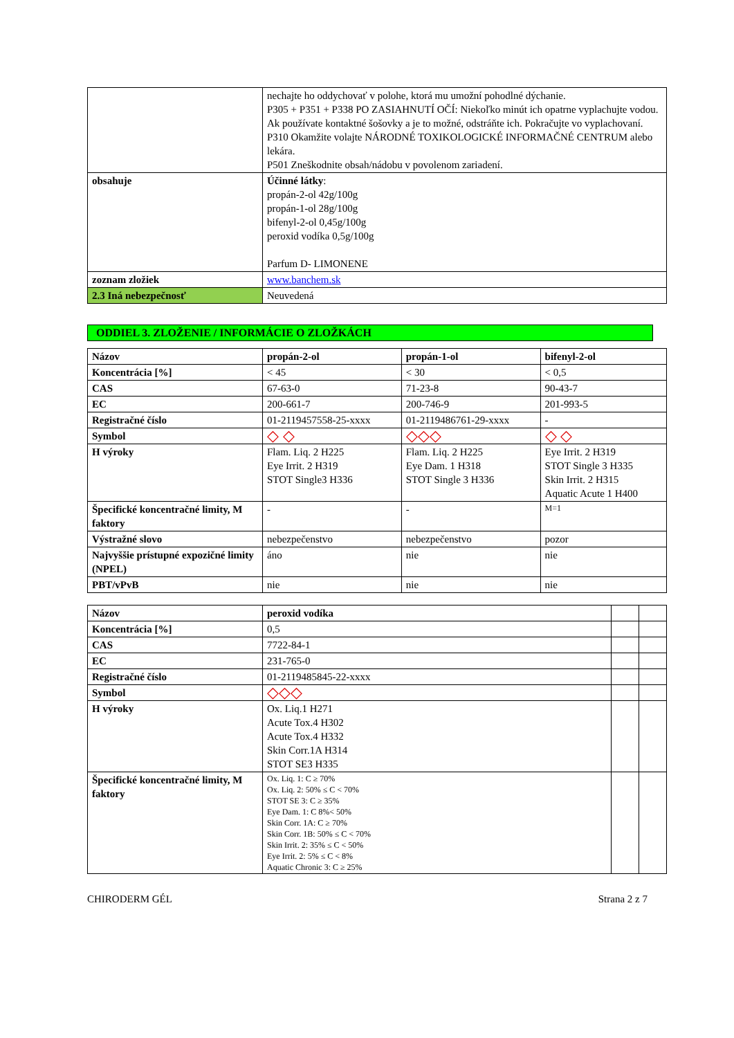| | nechajte ho oddychovať v polohe, ktorá mu umožní pohodlné dýchanie. P305 + P351 + P338 PO ZASIAHNUTÍ OČÍ: Niekoľko minút ich opatrne vyplachujte vodou. Ak používate kontaktné šošovky a je to možné, odstráňte ich. Pokračujte vo vyplachovaní. P310 Okamžite volajte NÁRODNÉ TOXIKOLOGICKÉ INFORMAČNÉ CENTRUM alebo lekára. P501 Zneškodnite obsah/nádobu v povolenom zariadení. |
| obsahuje | Účinné látky : propán-2-ol 42g/100g propán-1-ol 28g/100g bifenyl-2-ol 0,45g/100g peroxid vodíka 0,5g/100g Parfum D- LIMONENE |
| zoznam zložiek | www.banchem.sk |
| 2.3 Iná nebezpečnosť | Neuvedená |
ODDIEL 3. ZLOŽENIE / INFORMÁCIE O ZLOŽKÁCH
| Názov | propán-2-ol | propán-1-ol | bifenyl-2-ol |
| Koncentrácia [%] | < 45 | < 30 | < 0,5 |
| CAS | 67-63-0 | 71-23-8 | 90-43-7 |
| EC | 200-661-7 | 200-746-9 | 201-993-5 |
| Registračné číslo | 01-2119457558-25-xxxx | 01-2119486761-29-xxxx | - |
| Symbol | ◇ ◇ | ◇◇◇ | ◇ ◇ |
| H výroky | Flam. Liq. 2 H225 Eye Irrit. 2 H319 STOT Single3 H336 | Flam. Liq. 2 H225 Eye Dam. 1 H318 STOT Single 3 H336 | Eye Irrit. 2 H319 STOT Single 3 H335 Skin Irrit. 2 H315 Aquatic Acute 1 H400 |
| Špecifické koncentračné limity, M faktory | - | - | M=1 |
| Výstražné slovo | nebezpečenstvo | nebezpečenstvo | pozor |
| Najvyššie prístupné expozičné limity (NPEL) | áno | nie | nie |
| PBT/vPvB | nie | nie | nie |
| Názov | peroxid vodíka | | |
| Koncentrácia [%] | 0,5 | | |
| CAS | 7722-84-1 | | |
| EC | 231-765-0 | | |
| Registračné číslo | 01-2119485845-22-xxxx | | |
| Symbol | ◇◇◇ | | |
| H výroky | Ox. Liq.1 H271 Acute Tox.4 H302 Acute Tox.4 H332 Skin Corr.1A H314 STOT SE3 H335 | | |
| Špecifické koncentračné limity, M faktory | Ox. Liq. 1: C ≥ 70% Ox. Liq. 2: 50% ≤ C < 70% STOT SE 3: C ≥ 35% Eye Dam. 1: C 8%< 50% Skin Corr. 1A: C ≥ 70% Skin Corr. 1B: 50% ≤ C < 70% Skin Irrit. 2: 35% ≤ C < 50% Eye Irrit. 2: 5% ≤ C < 8% Aquatic Chronic 3: C ≥ 25% | | |
CHIRODERM GÉL Strana 2 z 7